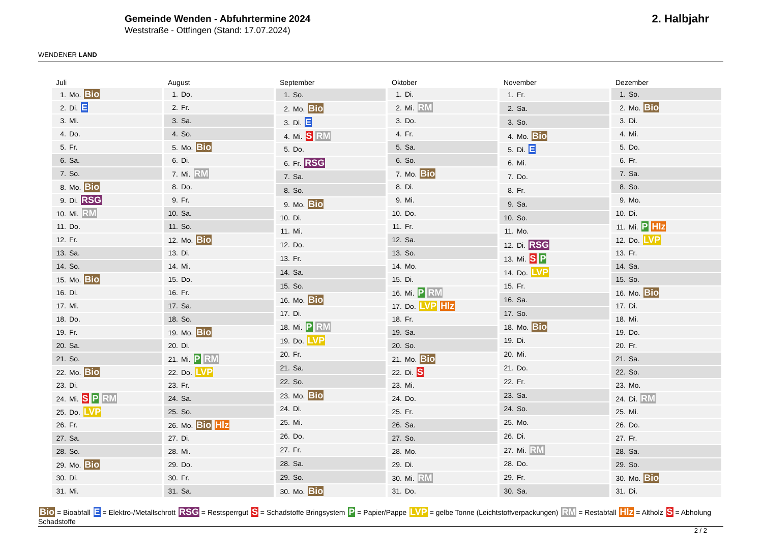WENDENER LAND
Gemeinde Wenden - Abfuhrtermine 2024
Weststraße - Ottfingen (Stand: 17.07.2024)
2. Halbjahr
| Juli |
| --- |
| 1. Mo. Bio |
| 2. Di. E |
| 3. Mi. |
| 4. Do. |
| 5. Fr. |
| 6. Sa. |
| 7. So. |
| 8. Mo. Bio |
| 9. Di. RSG |
| 10. Mi. RM |
| 11. Do. |
| 12. Fr. |
| 13. Sa. |
| 14. So. |
| 15. Mo. Bio |
| 16. Di. |
| 17. Mi. |
| 18. Do. |
| 19. Fr. |
| 20. Sa. |
| 21. So. |
| 22. Mo. Bio |
| 23. Di. |
| 24. Mi. S P RM |
| 25. Do. LVP |
| 26. Fr. |
| 27. Sa. |
| 28. So. |
| 29. Mo. Bio |
| 30. Di. |
| 31. Mi. |
| August |
| --- |
| 1. Do. |
| 2. Fr. |
| 3. Sa. |
| 4. So. |
| 5. Mo. Bio |
| 6. Di. |
| 7. Mi. RM |
| 8. Do. |
| 9. Fr. |
| 10. Sa. |
| 11. So. |
| 12. Mo. Bio |
| 13. Di. |
| 14. Mi. |
| 15. Do. |
| 16. Fr. |
| 17. Sa. |
| 18. So. |
| 19. Mo. Bio |
| 20. Di. |
| 21. Mi. P RM |
| 22. Do. LVP |
| 23. Fr. |
| 24. Sa. |
| 25. So. |
| 26. Mo. Bio Hlz |
| 27. Di. |
| 28. Mi. |
| 29. Do. |
| 30. Fr. |
| 31. Sa. |
| September |
| --- |
| 1. So. |
| 2. Mo. Bio |
| 3. Di. E |
| 4. Mi. S RM |
| 5. Do. |
| 6. Fr. RSG |
| 7. Sa. |
| 8. So. |
| 9. Mo. Bio |
| 10. Di. |
| 11. Mi. |
| 12. Do. |
| 13. Fr. |
| 14. Sa. |
| 15. So. |
| 16. Mo. Bio |
| 17. Di. |
| 18. Mi. P RM |
| 19. Do. LVP |
| 20. Fr. |
| 21. Sa. |
| 22. So. |
| 23. Mo. Bio |
| 24. Di. |
| 25. Mi. |
| 26. Do. |
| 27. Fr. |
| 28. Sa. |
| 29. So. |
| 30. Mo. Bio |
| Oktober |
| --- |
| 1. Di. |
| 2. Mi. RM |
| 3. Do. |
| 4. Fr. |
| 5. Sa. |
| 6. So. |
| 7. Mo. Bio |
| 8. Di. |
| 9. Mi. |
| 10. Do. |
| 11. Fr. |
| 12. Sa. |
| 13. So. |
| 14. Mo. |
| 15. Di. |
| 16. Mi. P RM |
| 17. Do. LVP Hlz |
| 18. Fr. |
| 19. Sa. |
| 20. So. |
| 21. Mo. Bio |
| 22. Di. S |
| 23. Mi. |
| 24. Do. |
| 25. Fr. |
| 26. Sa. |
| 27. So. |
| 28. Mo. |
| 29. Di. |
| 30. Mi. RM |
| 31. Do. |
| November |
| --- |
| 1. Fr. |
| 2. Sa. |
| 3. So. |
| 4. Mo. Bio |
| 5. Di. E |
| 6. Mi. |
| 7. Do. |
| 8. Fr. |
| 9. Sa. |
| 10. So. |
| 11. Mo. |
| 12. Di. RSG |
| 13. Mi. S P |
| 14. Do. LVP |
| 15. Fr. |
| 16. Sa. |
| 17. So. |
| 18. Mo. Bio |
| 19. Di. |
| 20. Mi. |
| 21. Do. |
| 22. Fr. |
| 23. Sa. |
| 24. So. |
| 25. Mo. |
| 26. Di. |
| 27. Mi. RM |
| 28. Do. |
| 29. Fr. |
| 30. Sa. |
| Dezember |
| --- |
| 1. So. |
| 2. Mo. Bio |
| 3. Di. |
| 4. Mi. |
| 5. Do. |
| 6. Fr. |
| 7. Sa. |
| 8. So. |
| 9. Mo. |
| 10. Di. |
| 11. Mi. P Hlz |
| 12. Do. LVP |
| 13. Fr. |
| 14. Sa. |
| 15. So. |
| 16. Mo. Bio |
| 17. Di. |
| 18. Mi. |
| 19. Do. |
| 20. Fr. |
| 21. Sa. |
| 22. So. |
| 23. Mo. |
| 24. Di. RM |
| 25. Mi. |
| 26. Do. |
| 27. Fr. |
| 28. Sa. |
| 29. So. |
| 30. Mo. Bio |
| 31. Di. |
Bio = Bioabfall E = Elektro-/Metallschrott RSG = Restsperrgut S = Schadstoffe Bringsystem P = Papier/Pappe LVP = gelbe Tonne (Leichtstoffverpackungen) RM = Restabfall Hlz = Altholz S = Abholung Schadstoffe
2 / 2